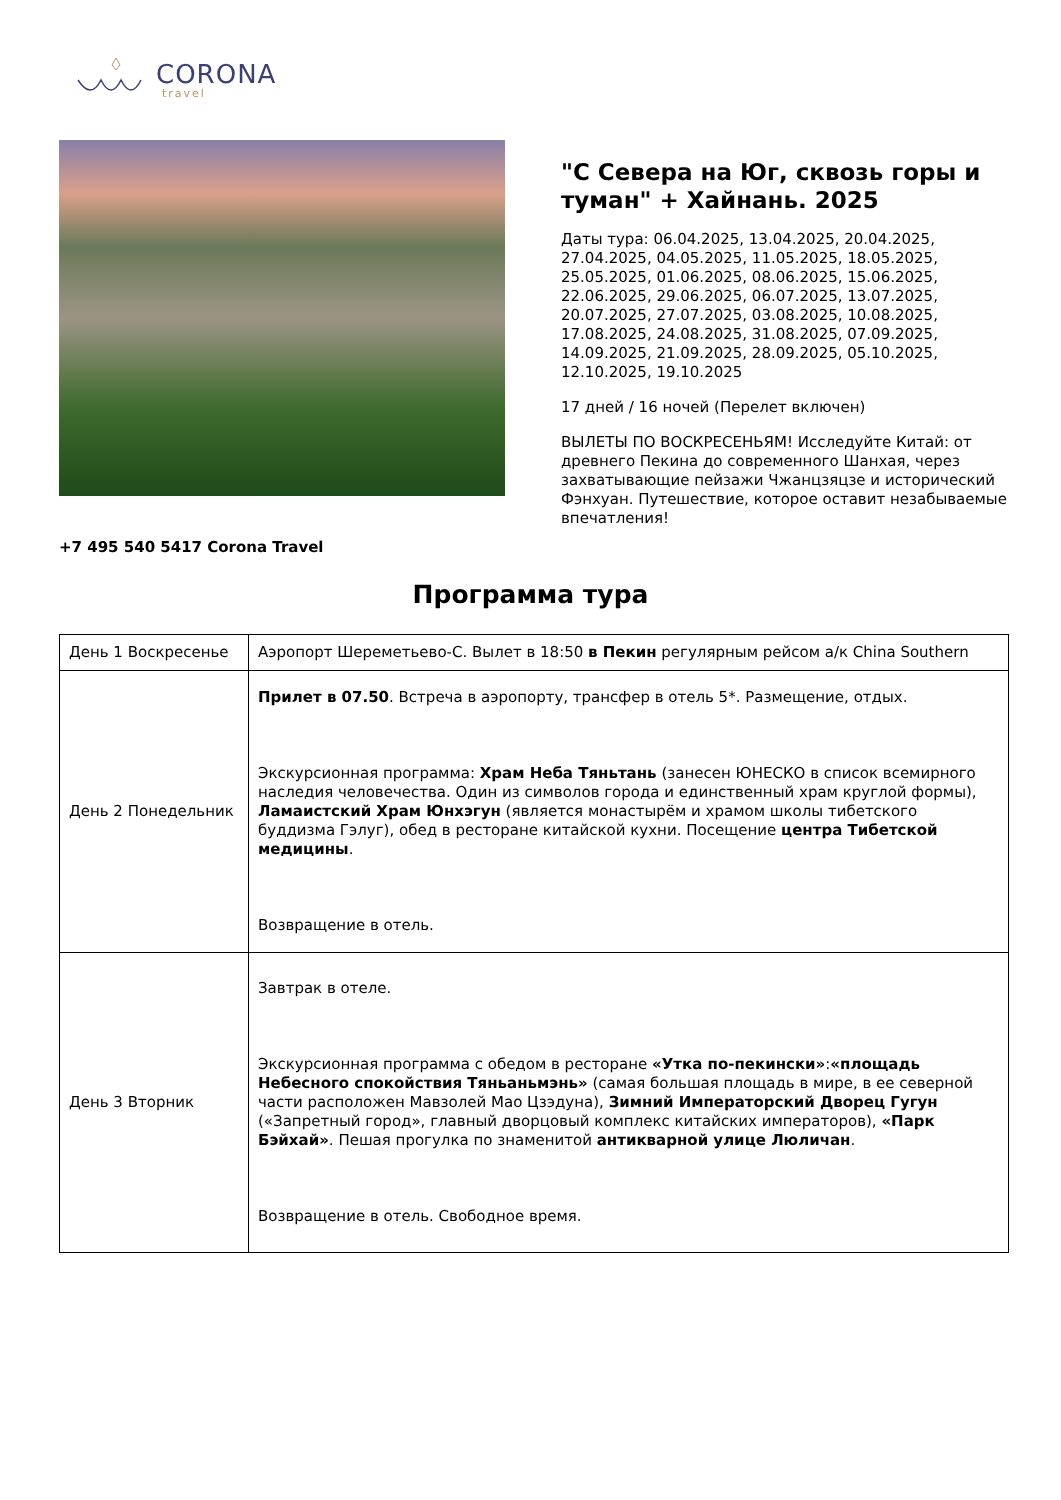CORONA
travel
"С Севера на Юг, сквозь горы и туман" + Хайнань. 2025
Даты тура: 06.04.2025, 13.04.2025, 20.04.2025, 27.04.2025, 04.05.2025, 11.05.2025, 18.05.2025, 25.05.2025, 01.06.2025, 08.06.2025, 15.06.2025, 22.06.2025, 29.06.2025, 06.07.2025, 13.07.2025, 20.07.2025, 27.07.2025, 03.08.2025, 10.08.2025, 17.08.2025, 24.08.2025, 31.08.2025, 07.09.2025, 14.09.2025, 21.09.2025, 28.09.2025, 05.10.2025, 12.10.2025, 19.10.2025
17 дней / 16 ночей (Перелет включен)
ВЫЛЕТЫ ПО ВОСКРЕСЕНЬЯМ! Исследуйте Китай: от древнего Пекина до современного Шанхая, через захватывающие пейзажи Чжанцзяцзе и исторический Фэнхуан. Путешествие, которое оставит незабываемые впечатления!
+7 495 540 5417 Corona Travel
Программа тура
| День 1 Воскресенье | Аэропорт Шереметьево-С. Вылет в 18:50 в Пекин регулярным рейсом а/к China Southern |
| День 2 Понедельник | Прилет в 07.50 . Встреча в аэропорту, трансфер в отель 5*. Размещение, отдых. Экскурсионная программа: Храм Неба Тяньтань (занесен ЮНЕСКО в список всемирного наследия человечества. Один из символов города и единственный храм круглой формы), Ламаистский Храм Юнхэгун (является монастырём и храмом школы тибетского буддизма Гэлуг), обед в ресторане китайской кухни. Посещение центра Тибетской медицины . Возвращение в отель. |
| День 3 Вторник | Завтрак в отеле. Экскурсионная программа с обедом в ресторане «Утка по-пекински» : «площадь Небесного спокойствия Тяньаньмэнь» (самая большая площадь в мире, в ее северной части расположен Мавзолей Мао Цзэдуна), Зимний Императорский Дворец Гугун («Запретный город», главный дворцовый комплекс китайских императоров), «Парк Бэйхай» . Пешая прогулка по знаменитой антикварной улице Люличан . Возвращение в отель. Свободное время. |